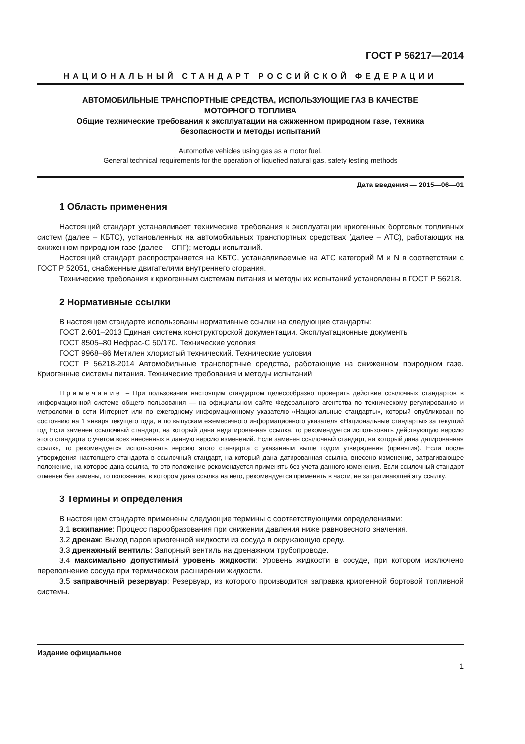ГОСТ Р 56217—2014
НАЦИОНАЛЬНЫЙ СТАНДАРТ РОССИЙСКОЙ ФЕДЕРАЦИИ
АВТОМОБИЛЬНЫЕ ТРАНСПОРТНЫЕ СРЕДСТВА, ИСПОЛЬЗУЮЩИЕ ГАЗ В КАЧЕСТВЕ
МОТОРНОГО ТОПЛИВА
Общие технические требования к эксплуатации на сжиженном природном газе, техника
безопасности и методы испытаний
Automotive vehicles using gas as a motor fuel.
General technical requirements for the operation of liquefied natural gas, safety testing methods
Дата введения — 2015—06—01
1 Область применения
Настоящий стандарт устанавливает технические требования к эксплуатации криогенных бортовых топливных систем (далее – КБТС), установленных на автомобильных транспортных средствах (далее – АТС), работающих на сжиженном природном газе (далее – СПГ); методы испытаний.
Настоящий стандарт распространяется на КБТС, устанавливаемые на АТС категорий M и N в соответствии с ГОСТ Р 52051, снабженные двигателями внутреннего сгорания.
Технические требования к криогенным системам питания и методы их испытаний установлены в ГОСТ Р 56218.
2 Нормативные ссылки
В настоящем стандарте использованы нормативные ссылки на следующие стандарты:
ГОСТ 2.601–2013 Единая система конструкторской документации. Эксплуатационные документы
ГОСТ 8505–80 Нефрас-С 50/170. Технические условия
ГОСТ 9968–86 Метилен хлористый технический. Технические условия
ГОСТ Р 56218-2014 Автомобильные транспортные средства, работающие на сжиженном природном газе. Криогенные системы питания. Технические требования и методы испытаний
Примечание – При пользовании настоящим стандартом целесообразно проверить действие ссылочных стандартов в информационной системе общего пользования — на официальном сайте Федерального агентства по техническому регулированию и метрологии в сети Интернет или по ежегодному информационному указателю «Национальные стандарты», который опубликован по состоянию на 1 января текущего года, и по выпускам ежемесячного информационного указателя «Национальные стандарты» за текущий год Если заменен ссылочный стандарт, на который дана недатированная ссылка, то рекомендуется использовать действующую версию этого стандарта с учетом всех внесенных в данную версию изменений. Если заменен ссылочный стандарт, на который дана датированная ссылка, то рекомендуется использовать версию этого стандарта с указанным выше годом утверждения (принятия). Если после утверждения настоящего стандарта в ссылочный стандарт, на который дана датированная ссылка, внесено изменение, затрагивающее положение, на которое дана ссылка, то это положение рекомендуется применять без учета данного изменения. Если ссылочный стандарт отменен без замены, то положение, в котором дана ссылка на него, рекомендуется применять в части, не затрагивающей эту ссылку.
3 Термины и определения
В настоящем стандарте применены следующие термины с соответствующими определениями:
3.1 вскипание: Процесс парообразования при снижении давления ниже равновесного значения.
3.2 дренаж: Выход паров криогенной жидкости из сосуда в окружающую среду.
3.3 дренажный вентиль: Запорный вентиль на дренажном трубопроводе.
3.4 максимально допустимый уровень жидкости: Уровень жидкости в сосуде, при котором исключено переполнение сосуда при термическом расширении жидкости.
3.5 заправочный резервуар: Резервуар, из которого производится заправка криогенной бортовой топливной системы.
Издание официальное
1